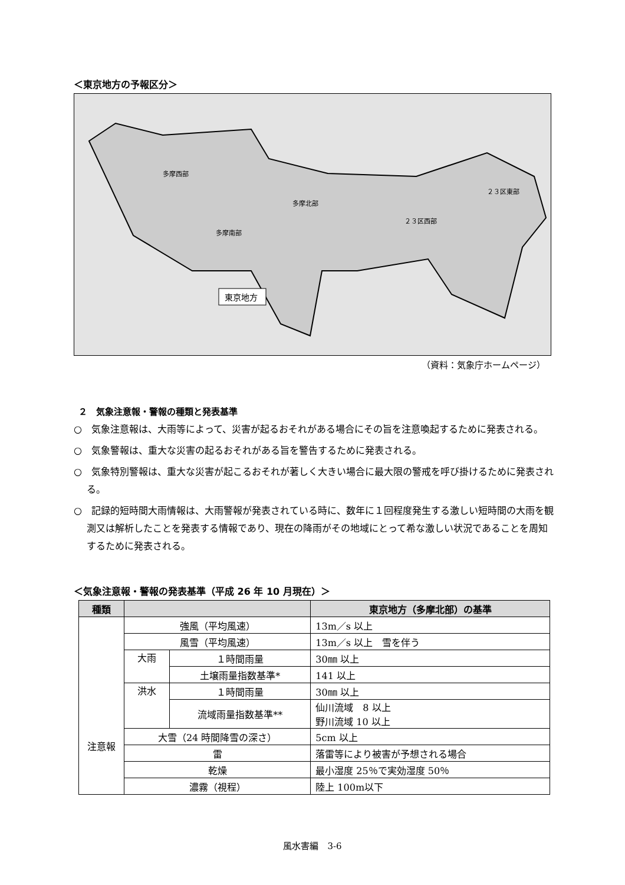＜東京地方の予報区分＞
多摩南部
多摩西部
多摩北部
２３区西部
２３区東部
東京地方
（資料：気象庁ホームページ）
２　気象注意報・警報の種類と発表基準
○　気象注意報は、大雨等によって、災害が起るおそれがある場合にその旨を注意喚起するために発表される。
○　気象警報は、重大な災害の起るおそれがある旨を警告するために発表される。
○　気象特別警報は、重大な災害が起こるおそれが著しく大きい場合に最大限の警戒を呼び掛けるために発表される。
○　記録的短時間大雨情報は、大雨警報が発表されている時に、数年に１回程度発生する激しい短時間の大雨を観測又は解析したことを発表する情報であり、現在の降雨がその地域にとって希な激しい状況であることを周知するために発表される。
＜気象注意報・警報の発表基準（平成 26 年 10 月現在）＞
| 種類 | | | 東京地方（多摩北部）の基準 |
| --- | --- | --- | --- |
| 注意報 | 強風（平均風速） | | 13m／s 以上 |
| | 風雪（平均風速） | | 13m／s 以上 雪を伴う |
| | 大雨 | １時間雨量 | 30㎜ 以上 |
| | | 土壌雨量指数基準* | 141 以上 |
| | 洪水 | １時間雨量 | 30㎜ 以上 |
| | | 流域雨量指数基準** | 仙川流域 8 以上 野川流域 10 以上 |
| | 大雪（24 時間降雪の深さ） | | 5cm 以上 |
| | 雷 | | 落雷等により被害が予想される場合 |
| | 乾燥 | | 最小湿度 25％で実効湿度 50％ |
| | 濃霧（視程） | | 陸上 100m以下 |
風水害編　3-6